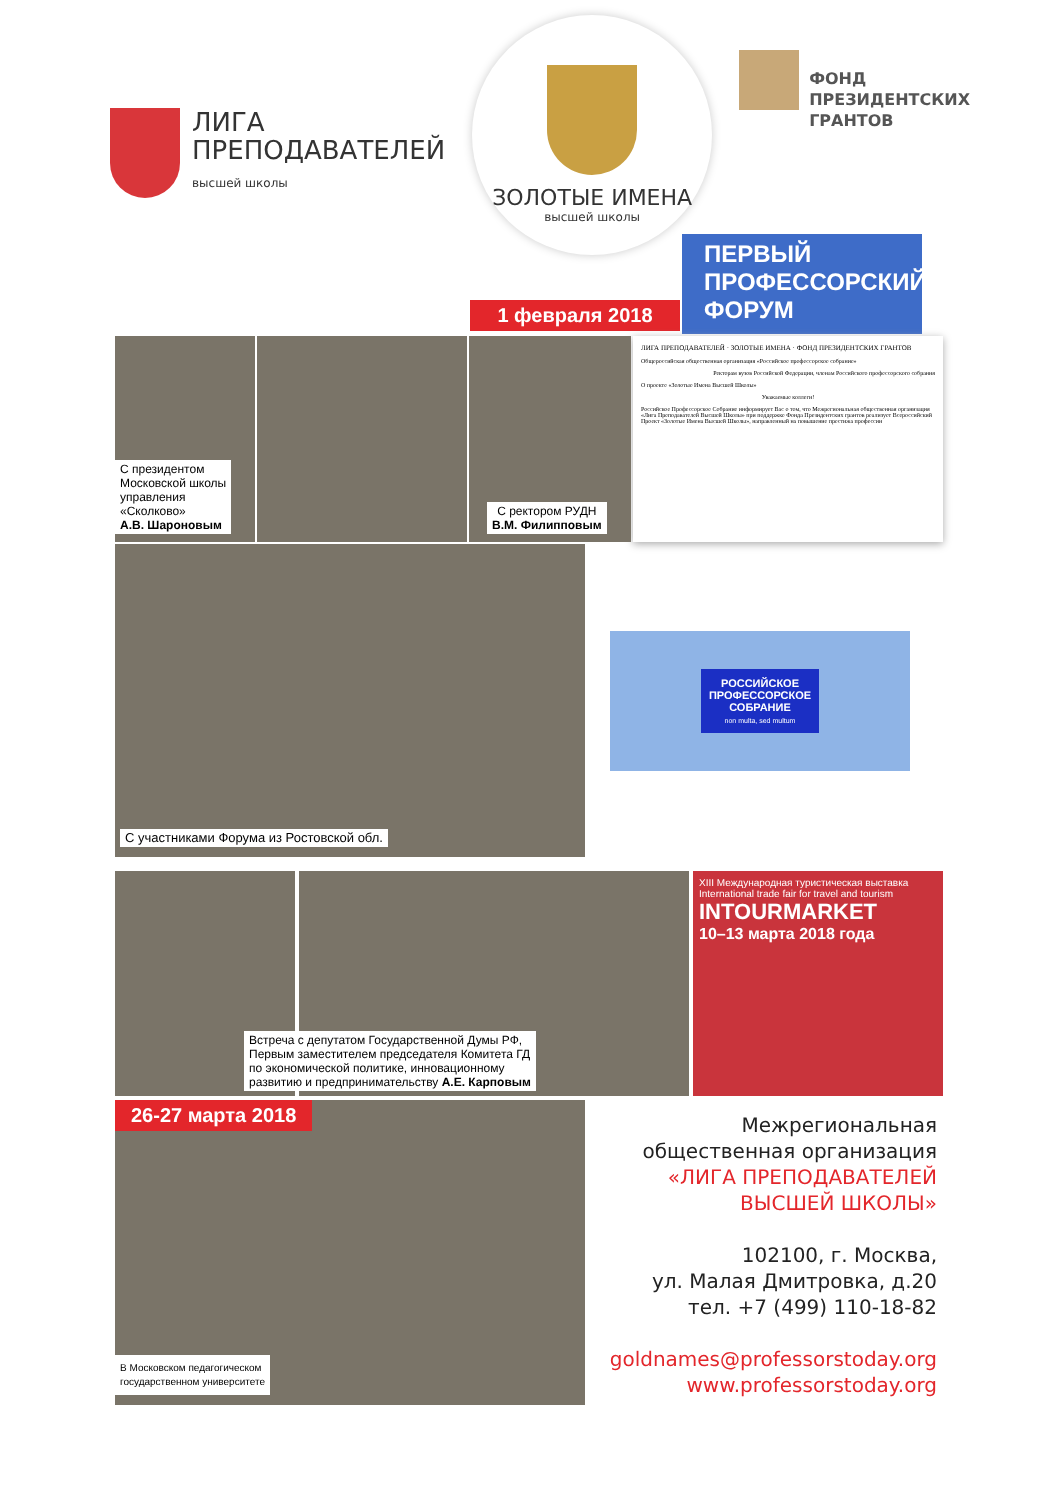ЛИГА
ПРЕПОДАВАТЕЛЕЙ
высшей школы
ЗОЛОТЫЕ ИМЕНА
высшей школы
ФОНД
ПРЕЗИДЕНТСКИХ
ГРАНТОВ
1 февраля 2018
ПЕРВЫЙ
ПРОФЕССОРСКИЙ
ФОРУМ
С президентом
Московской школы
управления
«Сколково»
А.В. Шароновым
С ректором РУДН
В.М. Филипповым
ЛИГА ПРЕПОДАВАТЕЛЕЙ · ЗОЛОТЫЕ ИМЕНА · ФОНД ПРЕЗИДЕНТСКИХ ГРАНТОВ
Общероссийская общественная организация «Российское профессорское собрание»
Ректорам вузов Российской Федерации, членам Российского профессорского собрания
О проекте «Золотые Имена Высшей Школы»
Уважаемые коллеги!
Российское Профессорское Собрание информирует Вас о том, что Межрегиональная общественная организация «Лига Преподавателей Высшей Школы» при поддержке Фонда Президентских грантов реализует Всероссийский Проект «Золотые Имена Высшей Школы», направленный на повышение престижа профессии
С участниками Форума из Ростовской обл.
РОССИЙСКОЕ
ПРОФЕССОРСКОЕ
СОБРАНИЕ
non multa, sed multum
Встреча с депутатом Государственной Думы РФ,
Первым заместителем председателя Комитета ГД
по экономической политике, инновационному
развитию и предпринимательству А.Е. Карповым
XIII Международная туристическая выставка
International trade fair for travel and tourism
INTOURMARKET
10–13 марта 2018 года
26-27 марта 2018
В Московском педагогическом
государственном университете
Межрегиональная
общественная организация
«ЛИГА ПРЕПОДАВАТЕЛЕЙ
ВЫСШЕЙ ШКОЛЫ»
102100, г. Москва,
ул. Малая Дмитровка, д.20
тел. +7 (499) 110-18-82
goldnames@professorstoday.org
www.professorstoday.org